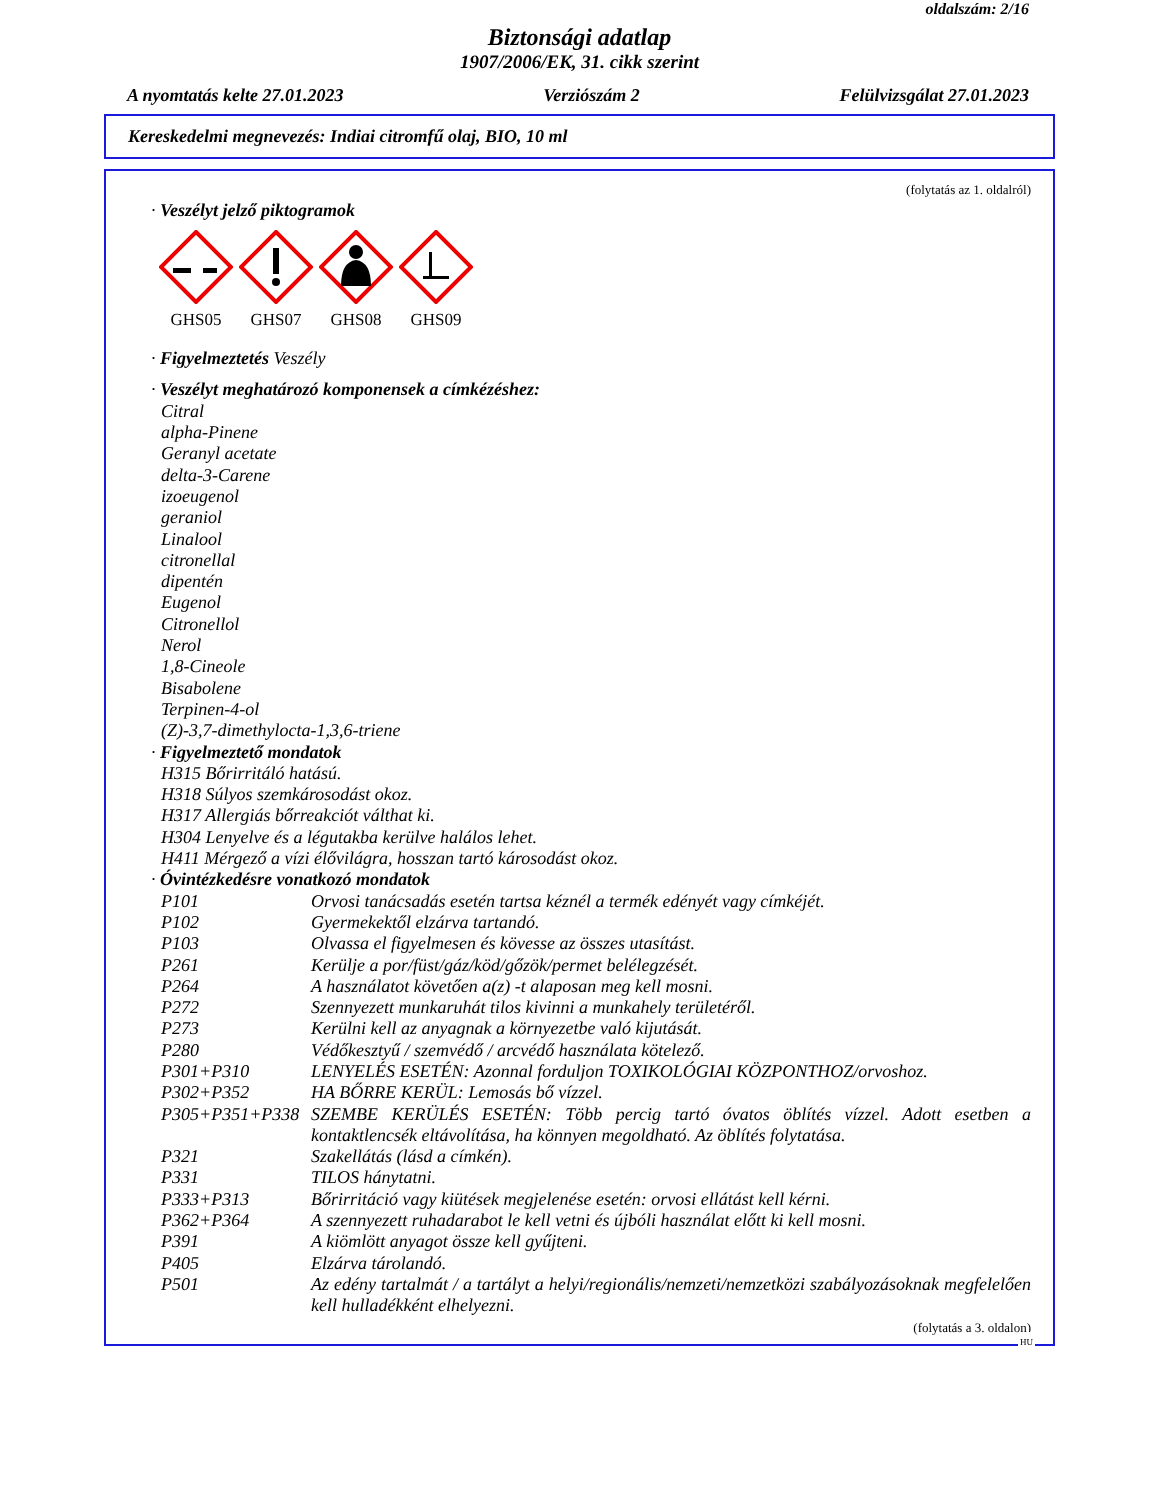oldalszám: 2/16
Biztonsági adatlap
1907/2006/EK, 31. cikk szerint
A nyomtatás kelte 27.01.2023 Verziószám 2 Felülvizsgálat 27.01.2023
Kereskedelmi megnevezés: Indiai citromfű olaj, BIO, 10 ml
(folytatás az 1. oldalról)
· Veszélyt jelző piktogramok
GHS05
GHS07
GHS08
GHS09
· Figyelmeztetés Veszély
· Veszélyt meghatározó komponensek a címkézéshez:
Citral
alpha-Pinene
Geranyl acetate
delta-3-Carene
izoeugenol
geraniol
Linalool
citronellal
dipentén
Eugenol
Citronellol
Nerol
1,8-Cineole
Bisabolene
Terpinen-4-ol
(Z)-3,7-dimethylocta-1,3,6-triene
· Figyelmeztető mondatok
H315 Bőrirritáló hatású.
H318 Súlyos szemkárosodást okoz.
H317 Allergiás bőrreakciót válthat ki.
H304 Lenyelve és a légutakba kerülve halálos lehet.
H411 Mérgező a vízi élővilágra, hosszan tartó károsodást okoz.
· Óvintézkedésre vonatkozó mondatok
P101 Orvosi tanácsadás esetén tartsa kéznél a termék edényét vagy címkéjét.
P102 Gyermekektől elzárva tartandó.
P103 Olvassa el figyelmesen és kövesse az összes utasítást.
P261 Kerülje a por/füst/gáz/köd/gőzök/permet belélegzését.
P264 A használatot követően a(z) -t alaposan meg kell mosni.
P272 Szennyezett munkaruhát tilos kivinni a munkahely területéről.
P273 Kerülni kell az anyagnak a környezetbe való kijutását.
P280 Védőkesztyű / szemvédő / arcvédő használata kötelező.
P301+P310 LENYELÉS ESETÉN: Azonnal forduljon TOXIKOLÓGIAI KÖZPONTHOZ/orvoshoz.
P302+P352 HA BŐRRE KERÜL: Lemosás bő vízzel.
P305+P351+P338 SZEMBE KERÜLÉS ESETÉN: Több percig tartó óvatos öblítés vízzel. Adott esetben a kontaktlencsék eltávolítása, ha könnyen megoldható. Az öblítés folytatása.
P321 Szakellátás (lásd a címkén).
P331 TILOS hánytatni.
P333+P313 Bőrirritáció vagy kiütések megjelenése esetén: orvosi ellátást kell kérni.
P362+P364 A szennyezett ruhadarabot le kell vetni és újbóli használat előtt ki kell mosni.
P391 A kiömlött anyagot össze kell gyűjteni.
P405 Elzárva tárolandó.
P501 Az edény tartalmát / a tartályt a helyi/regionális/nemzeti/nemzetközi szabályozásoknak megfelelően kell hulladékként elhelyezni.
(folytatás a 3. oldalon)
HU